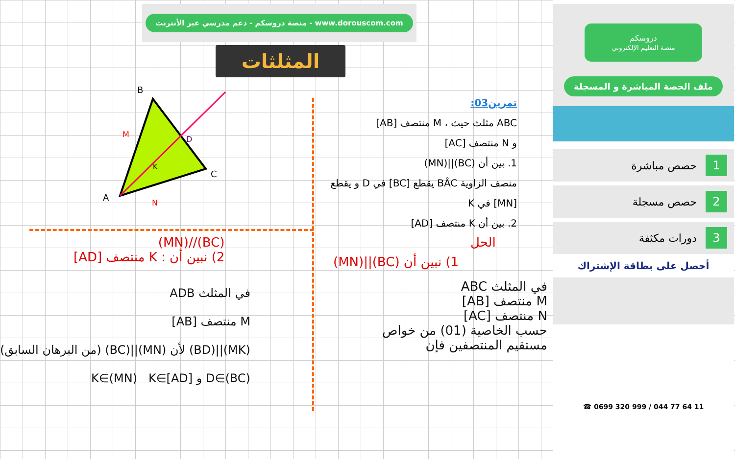منصة دروسكم - دعم مدرسي عبر الأنترنت - www.dorouscom.com
المثلثات
B
A
C
M
N
D
K
تمرين03:
ABC مثلث حيث ، M منتصف [AB]
و N منتصف [AC]
1. بين أن (BC)||(MN)
منصف الزاوية BÂC يقطع [BC] في D و يقطع [MN] في K
2. بين أن K منتصف [AD]
الحل
1) نبين أن (BC)||(MN)
في المثلث ABC
M منتصف [AB]
N منتصف [AC]
حسب الخاصية (01) من خواص
مستقيم المنتصفين فإن
(BC)//(MN)
2) نبين أن : K منتصف [AD]
في المثلث ADB
M منتصف [AB]
(MK)||(BD) لأن (MN)||(BC) (من البرهان السابق)
D∈(BC) و K∈(MN) K∈[AD]
دروسكم
منصة التعليم الإلكتروني
ملف الحصة المباشرة و المسجلة
1 حصص مباشرة
2 حصص مسجلة
3 دورات مكثفة
أحصل على بطاقة الإشتراك
☎ 0699 320 999 / 044 77 64 11